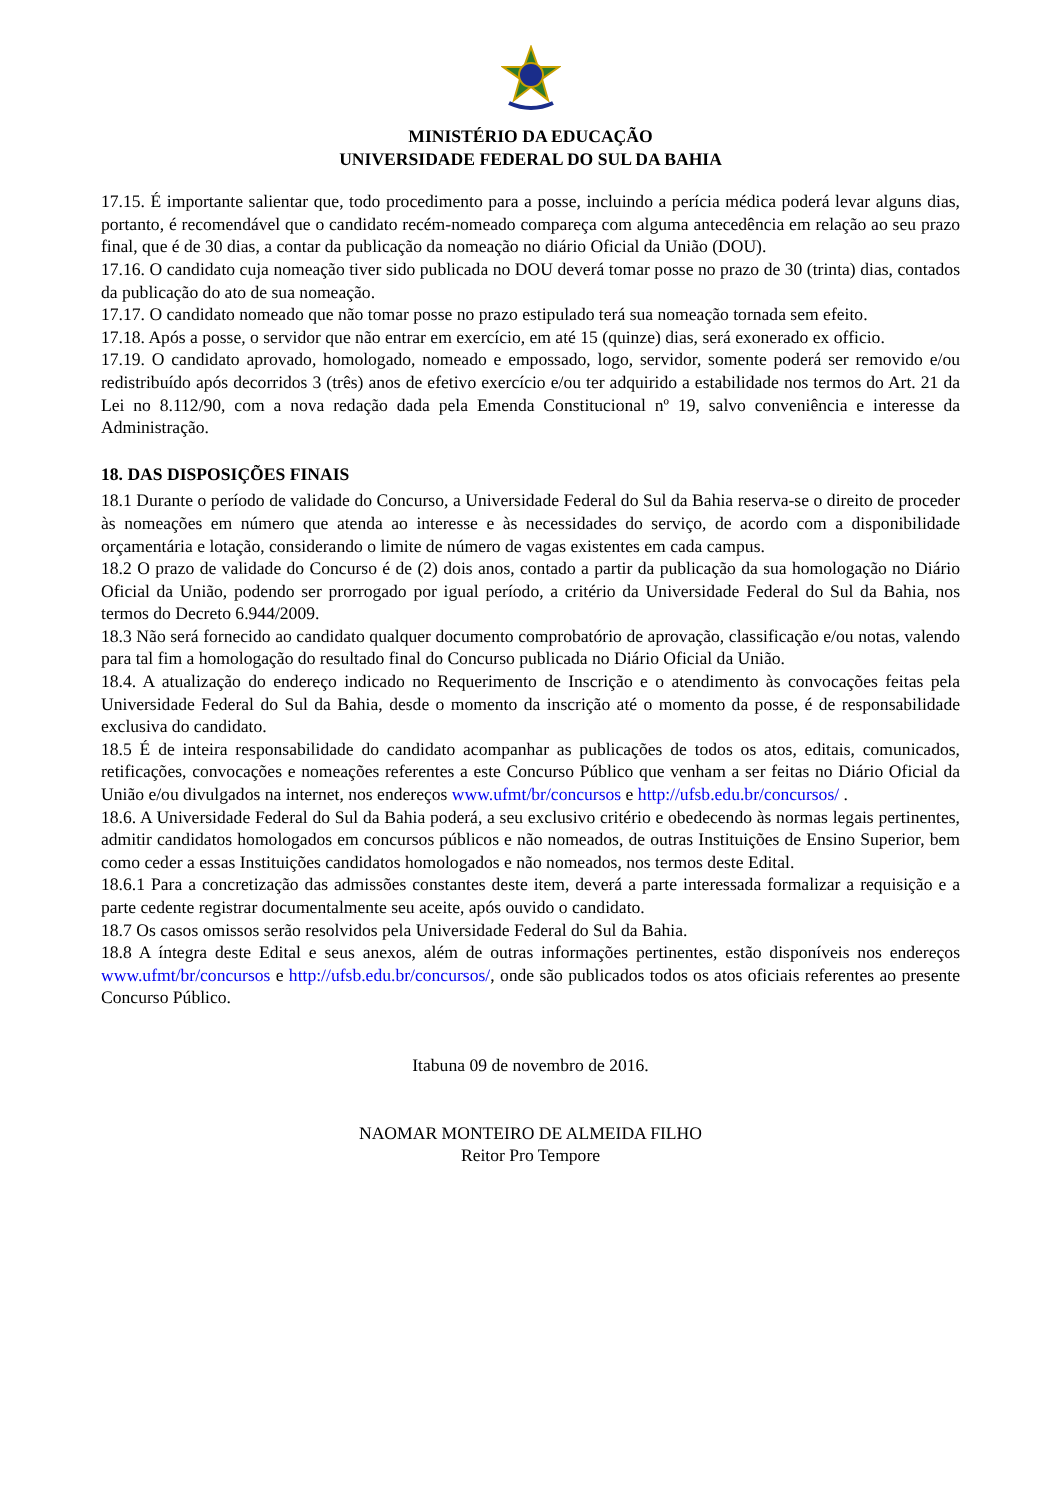MINISTÉRIO DA EDUCAÇÃO
UNIVERSIDADE FEDERAL DO SUL DA BAHIA
17.15. É importante salientar que, todo procedimento para a posse, incluindo a perícia médica poderá levar alguns dias, portanto, é recomendável que o candidato recém-nomeado compareça com alguma antecedência em relação ao seu prazo final, que é de 30 dias, a contar da publicação da nomeação no diário Oficial da União (DOU).
17.16. O candidato cuja nomeação tiver sido publicada no DOU deverá tomar posse no prazo de 30 (trinta) dias, contados da publicação do ato de sua nomeação.
17.17. O candidato nomeado que não tomar posse no prazo estipulado terá sua nomeação tornada sem efeito.
17.18. Após a posse, o servidor que não entrar em exercício, em até 15 (quinze) dias, será exonerado ex officio.
17.19. O candidato aprovado, homologado, nomeado e empossado, logo, servidor, somente poderá ser removido e/ou redistribuído após decorridos 3 (três) anos de efetivo exercício e/ou ter adquirido a estabilidade nos termos do Art. 21 da Lei no 8.112/90, com a nova redação dada pela Emenda Constitucional nº 19, salvo conveniência e interesse da Administração.
18. DAS DISPOSIÇÕES FINAIS
18.1 Durante o período de validade do Concurso, a Universidade Federal do Sul da Bahia reserva-se o direito de proceder às nomeações em número que atenda ao interesse e às necessidades do serviço, de acordo com a disponibilidade orçamentária e lotação, considerando o limite de número de vagas existentes em cada campus.
18.2 O prazo de validade do Concurso é de (2) dois anos, contado a partir da publicação da sua homologação no Diário Oficial da União, podendo ser prorrogado por igual período, a critério da Universidade Federal do Sul da Bahia, nos termos do Decreto 6.944/2009.
18.3 Não será fornecido ao candidato qualquer documento comprobatório de aprovação, classificação e/ou notas, valendo para tal fim a homologação do resultado final do Concurso publicada no Diário Oficial da União.
18.4. A atualização do endereço indicado no Requerimento de Inscrição e o atendimento às convocações feitas pela Universidade Federal do Sul da Bahia, desde o momento da inscrição até o momento da posse, é de responsabilidade exclusiva do candidato.
18.5 É de inteira responsabilidade do candidato acompanhar as publicações de todos os atos, editais, comunicados, retificações, convocações e nomeações referentes a este Concurso Público que venham a ser feitas no Diário Oficial da União e/ou divulgados na internet, nos endereços www.ufmt/br/concursos e http://ufsb.edu.br/concursos/ .
18.6. A Universidade Federal do Sul da Bahia poderá, a seu exclusivo critério e obedecendo às normas legais pertinentes, admitir candidatos homologados em concursos públicos e não nomeados, de outras Instituições de Ensino Superior, bem como ceder a essas Instituições candidatos homologados e não nomeados, nos termos deste Edital.
18.6.1 Para a concretização das admissões constantes deste item, deverá a parte interessada formalizar a requisição e a parte cedente registrar documentalmente seu aceite, após ouvido o candidato.
18.7 Os casos omissos serão resolvidos pela Universidade Federal do Sul da Bahia.
18.8 A íntegra deste Edital e seus anexos, além de outras informações pertinentes, estão disponíveis nos endereços www.ufmt/br/concursos e http://ufsb.edu.br/concursos/, onde são publicados todos os atos oficiais referentes ao presente Concurso Público.
Itabuna 09 de novembro de 2016.
NAOMAR MONTEIRO DE ALMEIDA FILHO
Reitor Pro Tempore